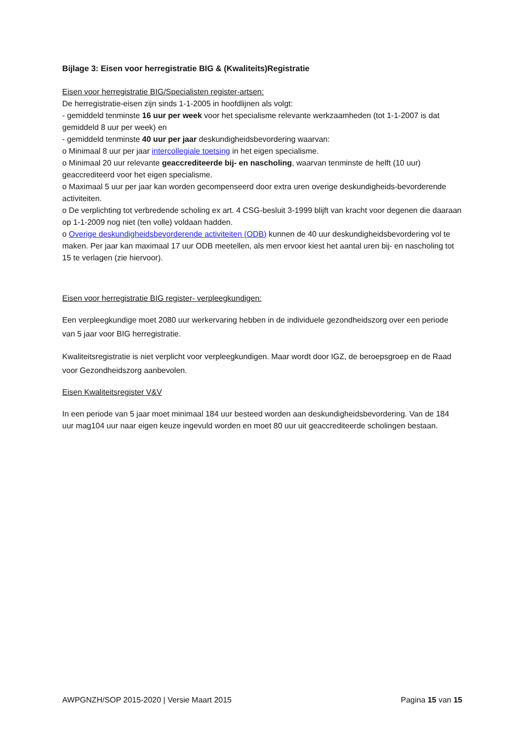Bijlage 3: Eisen voor herregistratie BIG & (Kwaliteits)Registratie
Eisen voor herregistratie BIG/Specialisten register-artsen:
De herregistratie-eisen zijn sinds 1-1-2005 in hoofdlijnen als volgt:
- gemiddeld tenminste 16 uur per week voor het specialisme relevante werkzaamheden (tot 1-1-2007 is dat gemiddeld 8 uur per week) en
- gemiddeld tenminste 40 uur per jaar deskundigheidsbevordering waarvan:
o Minimaal 8 uur per jaar intercollegiale toetsing in het eigen specialisme.
o Minimaal 20 uur relevante geaccrediteerde bij- en nascholing, waarvan tenminste de helft (10 uur) geaccrediteerd voor het eigen specialisme.
o Maximaal 5 uur per jaar kan worden gecompenseerd door extra uren overige deskundigheids-bevorderende activiteiten.
o De verplichting tot verbredende scholing ex art. 4 CSG-besluit 3-1999 blijft van kracht voor degenen die daaraan op 1-1-2009 nog niet (ten volle) voldaan hadden.
o Overige deskundigheidsbevorderende activiteiten (ODB) kunnen de 40 uur deskundigheidsbevordering vol te maken. Per jaar kan maximaal 17 uur ODB meetellen, als men ervoor kiest het aantal uren bij- en nascholing tot 15 te verlagen (zie hiervoor).
Eisen voor herregistratie BIG register- verpleegkundigen:
Een verpleegkundige moet 2080 uur werkervaring hebben in de individuele gezondheidszorg over een periode van 5 jaar voor BIG herregistratie.
Kwaliteitsregistratie is niet verplicht voor verpleegkundigen. Maar wordt door IGZ, de beroepsgroep en de Raad voor Gezondheidszorg aanbevolen.
Eisen Kwaliteitsregister V&V
In een periode van 5 jaar moet minimaal 184 uur besteed worden aan deskundigheidsbevordering. Van de 184 uur mag104 uur naar eigen keuze ingevuld worden en moet 80 uur uit geaccrediteerde scholingen bestaan.
AWPGNZH/SOP 2015-2020 | Versie Maart 2015 Pagina 15 van 15